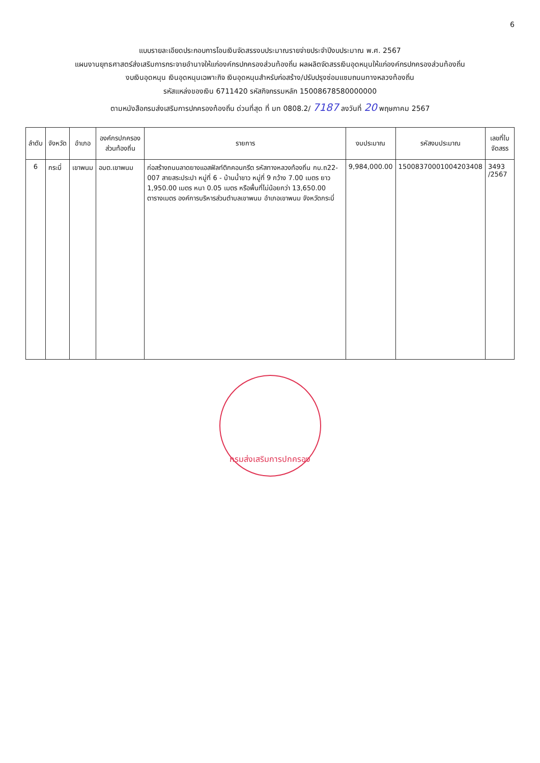6
แบบรายละเอียดประกอบการโอนเงินจัดสรรงบประมาณรายจ่ายประจำปีงบประมาณ พ.ศ. 2567
แผนงานยุทธศาสตร์ส่งเสริมการกระจายอำนาจให้แก่องค์กรปกครองส่วนท้องถิ่น ผลผลิตจัดสรรเงินอุดหนุนให้แก่องค์กรปกครองส่วนท้องถิ่น
งบเงินอุดหนุน เงินอุดหนุนเฉพาะกิจ เงินอุดหนุนสำหรับก่อสร้าง/ปรับปรุงซ่อมแซมถนนทางหลวงท้องถิ่น
รหัสแหล่งของเงิน 6711420 รหัสกิจกรรมหลัก 15008678580000000
ตามหนังสือกรมส่งเสริมการปกครองท้องถิ่น ด่วนที่สุด ที่ มท 0808.2/ 7187 ลงวันที่ 20 พฤษภาคม 2567
| ลำดับ | จังหวัด | อำเภอ | องค์กรปกครองส่วนท้องถิ่น | รายการ | งบประมาณ | รหัสงบประมาณ | เลขที่ใบจัดสรร |
| --- | --- | --- | --- | --- | --- | --- | --- |
| 6 | กระบี่ | เขาพนม | อบต.เขาพนม | ก่อสร้างถนนลาดยางแอสฟัลท์ติกคอนกรีต รหัสทางหลวงท้องถิ่น กบ.ถ22-007 สายสระประปา หมู่ที่ 6 - บ้านน้ำขาว หมู่ที่ 9 กว้าง 7.00 เมตร ยาว 1,950.00 เมตร หนา 0.05 เมตร หรือพื้นที่ไม่น้อยกว่า 13,650.00 ตารางเมตร องค์การบริหารส่วนตำบลเขาพนม อำเภอเขาพนม จังหวัดกระบี่ | 9,984,000.00 | 15008370001004203408 | 3493 /2567 |
กรมส่งเสริมการปกครอง